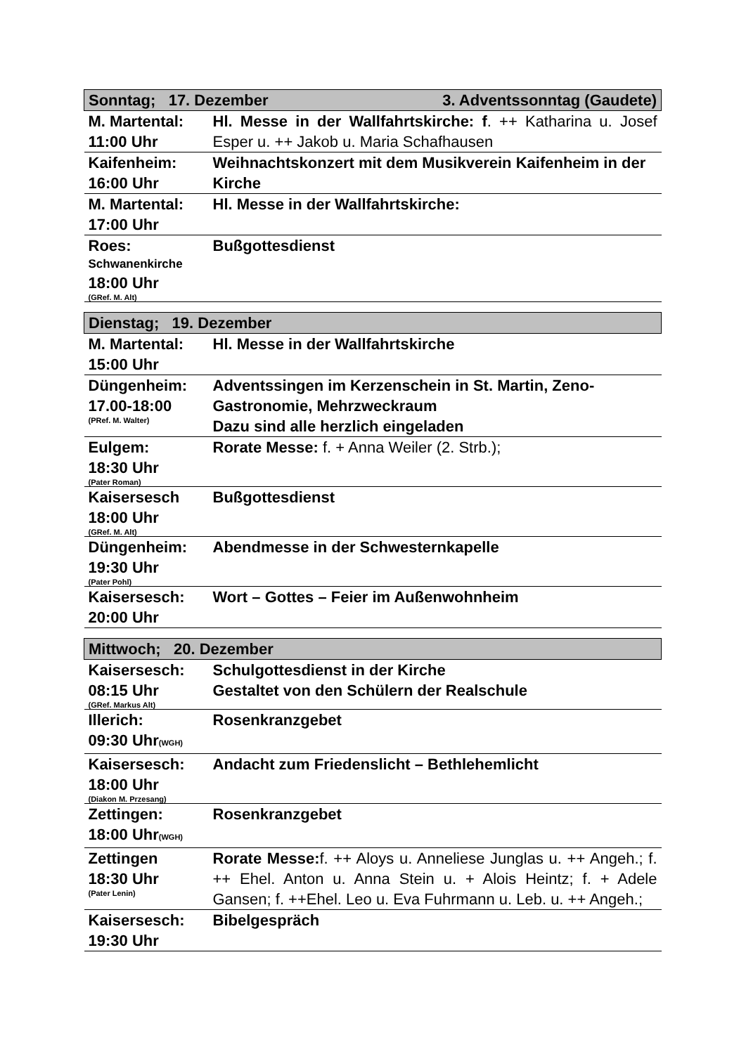| 3. Adventssonntag (Gaudete) Sonntag; 17. Dezember | |
| M. Martental: 11:00 Uhr | Hl. Messe in der Wallfahrtskirche: f . ++ Katharina u. Josef Esper u. ++ Jakob u. Maria Schafhausen |
| Kaifenheim: 16:00 Uhr | Weihnachtskonzert mit dem Musikverein Kaifenheim in der Kirche |
| M. Martental: 17:00 Uhr | Hl. Messe in der Wallfahrtskirche: |
| Roes: Schwanenkirche 18:00 Uhr (GRef. M. Alt) | Bußgottesdienst |
| Dienstag; 19. Dezember | |
| M. Martental: 15:00 Uhr | Hl. Messe in der Wallfahrtskirche |
| Düngenheim: 17.00-18:00 (PRef. M. Walter) | Adventssingen im Kerzenschein in St. Martin, Zeno-Gastronomie, Mehrzweckraum Dazu sind alle herzlich eingeladen |
| Eulgem: 18:30 Uhr (Pater Roman) | Rorate Messe: f. + Anna Weiler (2. Strb.); |
| Kaisersesch 18:00 Uhr (GRef. M. Alt) | Bußgottesdienst |
| Düngenheim: 19:30 Uhr (Pater Pohl) | Abendmesse in der Schwesternkapelle |
| Kaisersesch: 20:00 Uhr | Wort – Gottes – Feier im Außenwohnheim |
| Mittwoch; 20. Dezember | |
| Kaisersesch: 08:15 Uhr (GRef. Markus Alt) | Schulgottesdienst in der Kirche Gestaltet von den Schülern der Realschule |
| Illerich: 09:30 Uhr (WGH) | Rosenkranzgebet |
| Kaisersesch: 18:00 Uhr (Diakon M. Przesang) | Andacht zum Friedenslicht – Bethlehemlicht |
| Zettingen: 18:00 Uhr (WGH) | Rosenkranzgebet |
| Zettingen 18:30 Uhr (Pater Lenin) | Rorate Messe: f. ++ Aloys u. Anneliese Junglas u. ++ Angeh.; f. ++ Ehel. Anton u. Anna Stein u. + Alois Heintz; f. + Adele Gansen; f. ++Ehel. Leo u. Eva Fuhrmann u. Leb. u. ++ Angeh.; |
| Kaisersesch: 19:30 Uhr | Bibelgespräch |